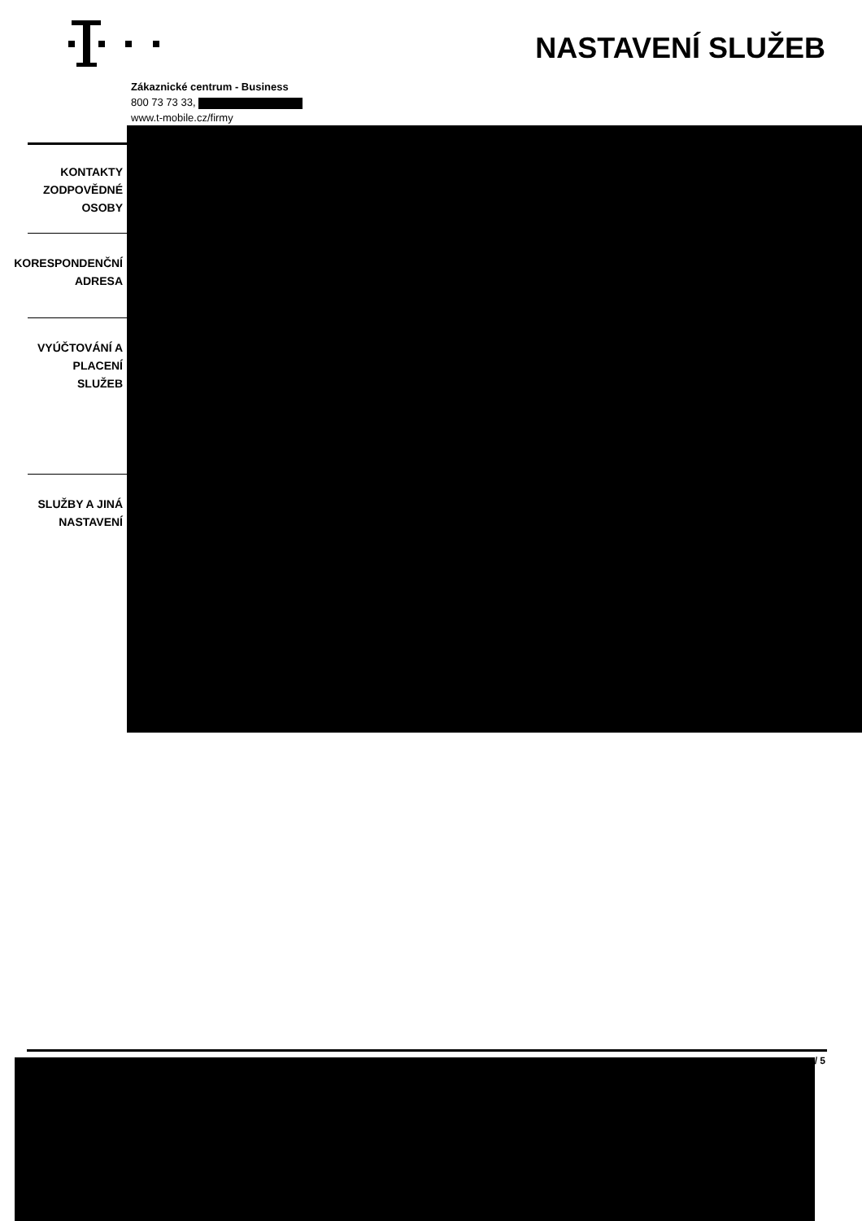NASTAVENÍ SLUŽEB
Zákaznické centrum - Business
800 73 73 33,
www.t-mobile.cz/firmy
KONTAKTY
ZODPOVĚDNÉ
OSOBY
KORESPONDENČNÍ
ADRESA
VYÚČTOVÁNÍ A
PLACENÍ
SLUŽEB
SLUŽBY A JINÁ
NASTAVENÍ
/ 5